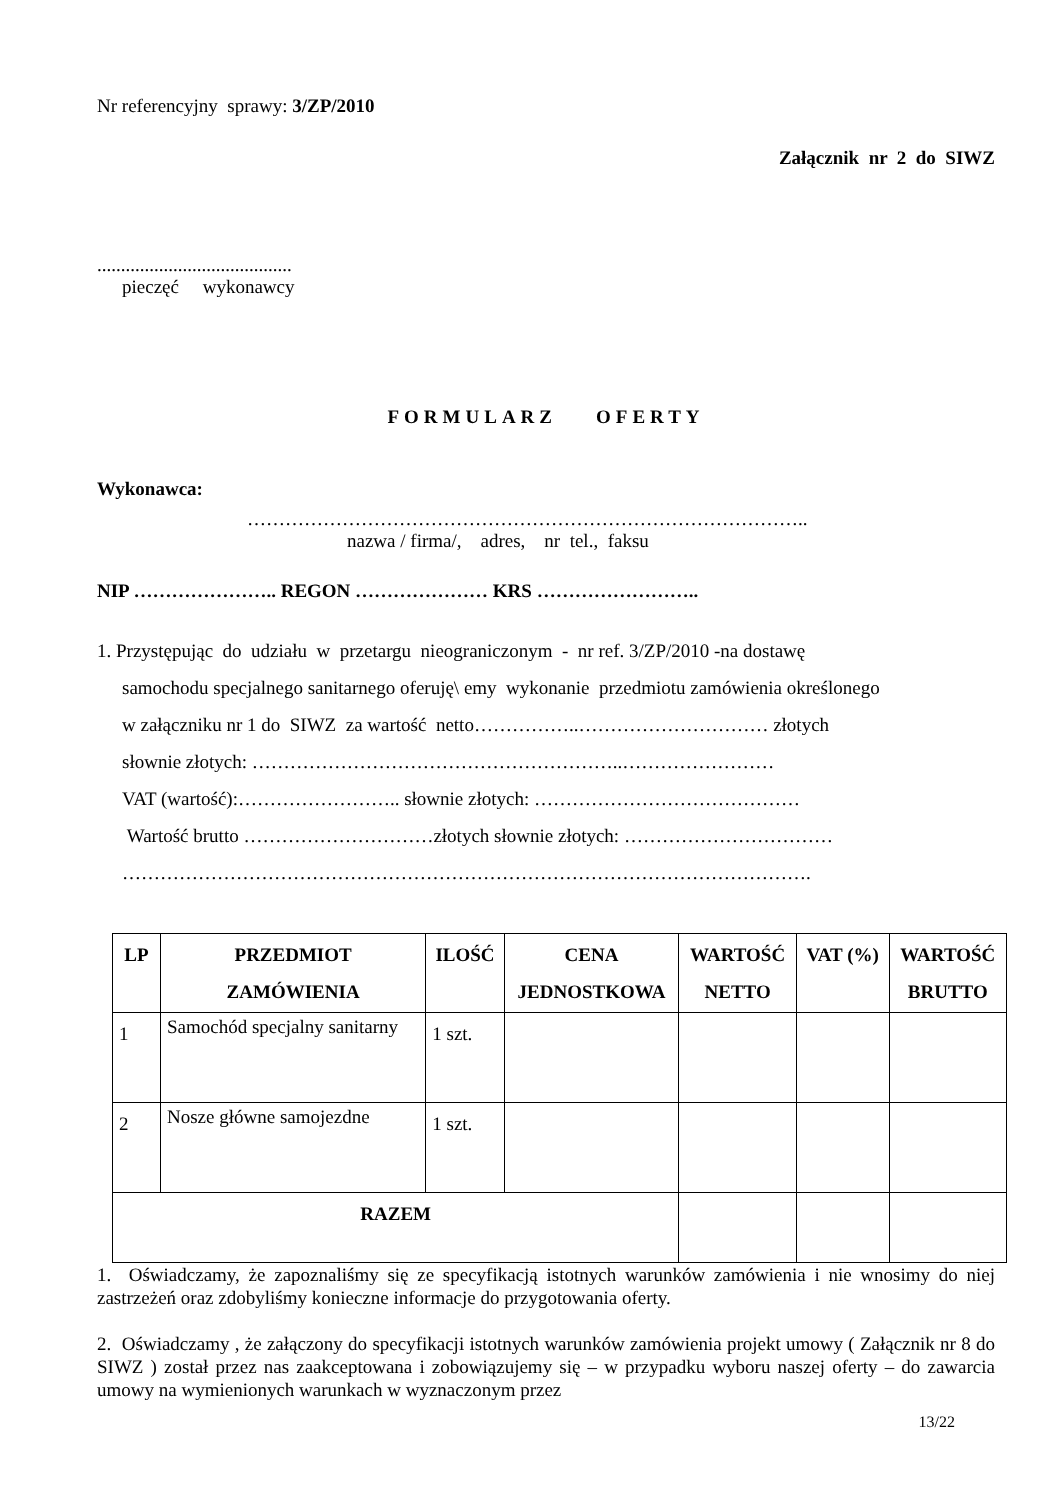Nr referencyjny sprawy: 3/ZP/2010
Załącznik nr 2 do SIWZ
.........................................
pieczęć wykonawcy
FORMULARZ OFERTY
Wykonawca:
……………………………………………………………………………..
nazwa / firma/, adres, nr tel., faksu
NIP ………………….. REGON ………………… KRS ……………………..
1. Przystępując do udziału w przetargu nieograniczonym - nr ref. 3/ZP/2010 -na dostawę
samochodu specjalnego sanitarnego oferuję\ emy wykonanie przedmiotu zamówienia określonego
w załączniku nr 1 do SIWZ za wartość netto……………..………………………… złotych
słownie złotych: …………………………………………………..……………………
VAT (wartość):…………………….. słownie złotych: ……………………………………
Wartość brutto …………………………złotych słownie złotych: ……………………………
……………………………………………………………………………………………….
| LP | PRZEDMIOT ZAMÓWIENIA | ILOŚĆ | CENA JEDNOSTKOWA | WARTOŚĆ NETTO | VAT (%) | WARTOŚĆ BRUTTO |
| --- | --- | --- | --- | --- | --- | --- |
| 1 | Samochód specjalny sanitarny | 1 szt. | | | | |
| 2 | Nosze główne samojezdne | 1 szt. | | | | |
| RAZEM | | | | | | |
1. Oświadczamy, że zapoznaliśmy się ze specyfikacją istotnych warunków zamówienia i nie wnosimy do niej zastrzeżeń oraz zdobyliśmy konieczne informacje do przygotowania oferty.
2. Oświadczamy , że załączony do specyfikacji istotnych warunków zamówienia projekt umowy ( Załącznik nr 8 do SIWZ ) został przez nas zaakceptowana i zobowiązujemy się – w przypadku wyboru naszej oferty – do zawarcia umowy na wymienionych warunkach w wyznaczonym przez
13/22